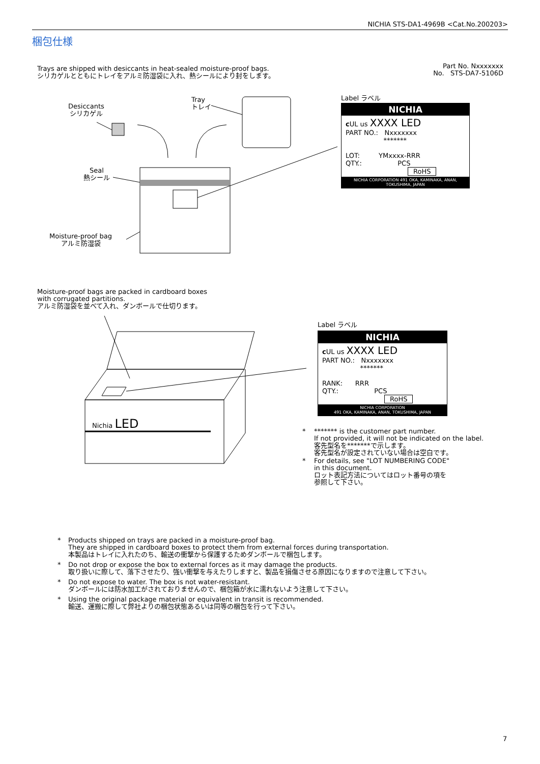NICHIA STS-DA1-4969B <Cat.No.200203>
梱包仕様
Trays are shipped with desiccants in heat-sealed moisture-proof bags.
シリカゲルとともにトレイをアルミ防湿袋に入れ、熱シールにより封をします。
Part No. Nxxxxxxx
No. STS-DA7-5106D
Desiccants
シリカゲル
Tray
トレイ
Seal
熱シール
Moisture-proof bag
アルミ防湿袋
Label ラベル
NICHIA
c UL us XXXX LED
PART NO.: Nxxxxxxx
*******
LOT: YMxxxx-RRR
QTY.: PCS
RoHS
NICHIA CORPORATION 491 OKA, KAMINAKA, ANAN, TOKUSHIMA, JAPAN
Moisture-proof bags are packed in cardboard boxes
with corrugated partitions.
アルミ防湿袋を並べて入れ、ダンボールで仕切ります。
Nichia LED
Label ラベル
NICHIA
c UL us XXXX LED
PART NO.: Nxxxxxxx
*******
RANK: RRR
QTY.: PCS
RoHS
NICHIA CORPORATION
491 OKA, KAMINAKA, ANAN, TOKUSHIMA, JAPAN
* ******* is the customer part number.
If not provided, it will not be indicated on the label.
客先型名を*******で示します。
客先型名が設定されていない場合は空白です。
* For details, see "LOT NUMBERING CODE"
in this document.
ロット表記方法についてはロット番号の項を
参照して下さい。
* Products shipped on trays are packed in a moisture-proof bag.
They are shipped in cardboard boxes to protect them from external forces during transportation.
本製品はトレイに入れたのち、輸送の衝撃から保護するためダンボールで梱包します。
* Do not drop or expose the box to external forces as it may damage the products.
取り扱いに際して、落下させたり、強い衝撃を与えたりしますと、製品を損傷させる原因になりますので注意して下さい。
* Do not expose to water. The box is not water-resistant.
ダンボールには防水加工がされておりませんので、梱包箱が水に濡れないよう注意して下さい。
* Using the original package material or equivalent in transit is recommended.
輸送、運搬に際して弊社よりの梱包状態あるいは同等の梱包を行って下さい。
7